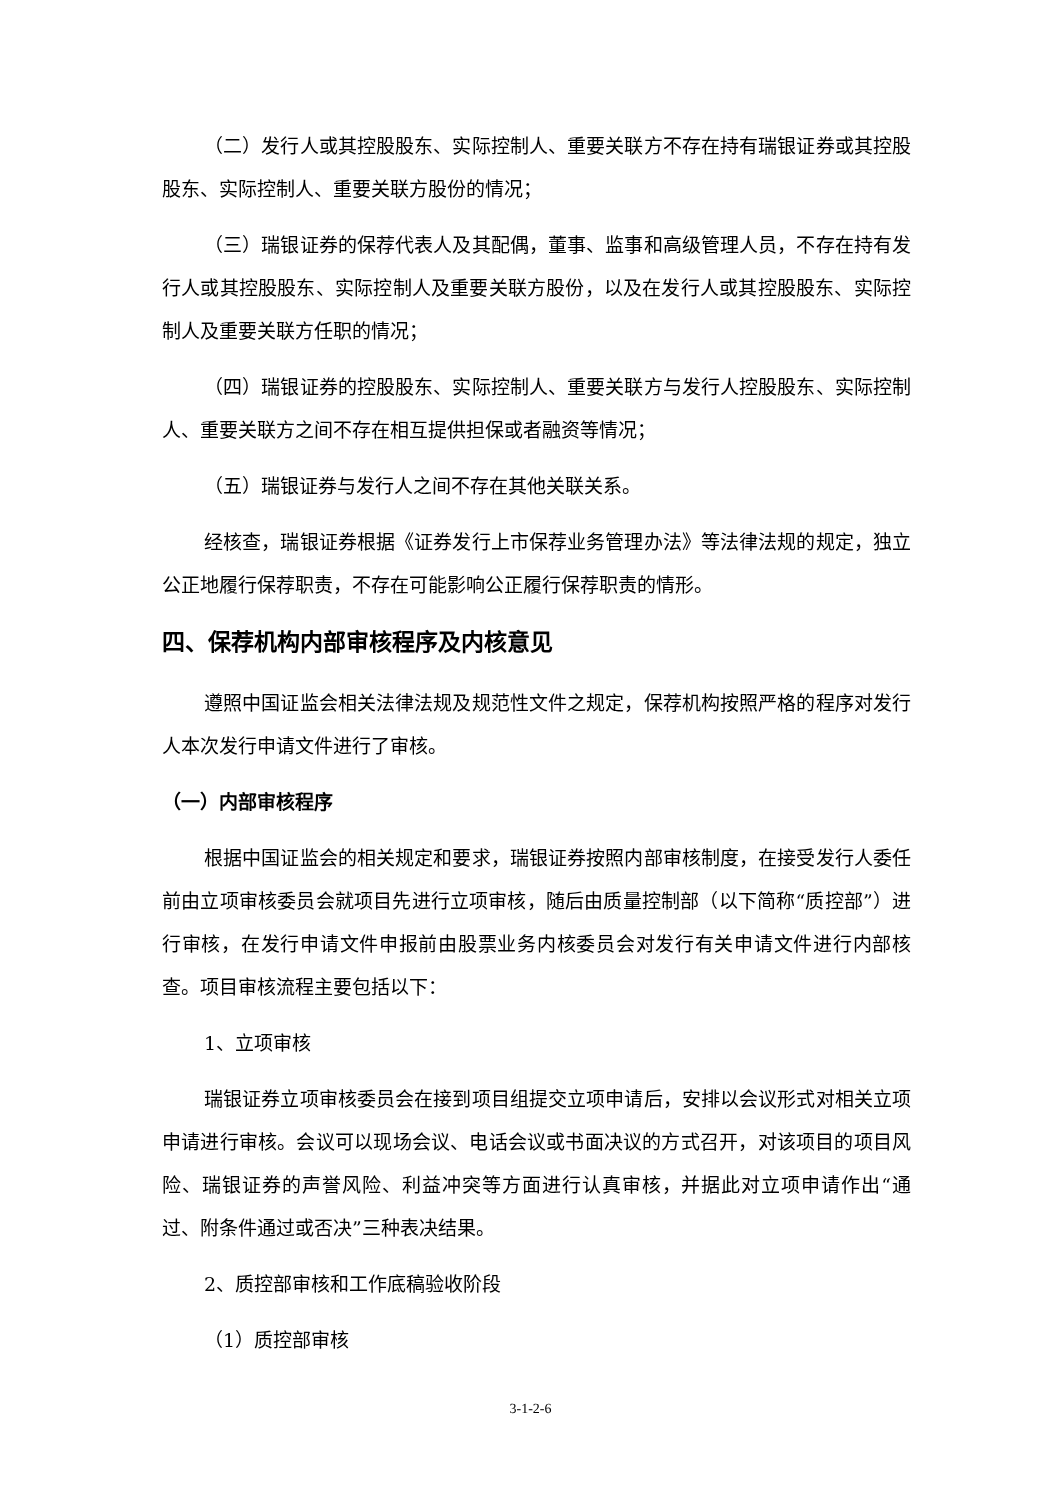（二）发行人或其控股股东、实际控制人、重要关联方不存在持有瑞银证券或其控股股东、实际控制人、重要关联方股份的情况；
（三）瑞银证券的保荐代表人及其配偶，董事、监事和高级管理人员，不存在持有发行人或其控股股东、实际控制人及重要关联方股份，以及在发行人或其控股股东、实际控制人及重要关联方任职的情况；
（四）瑞银证券的控股股东、实际控制人、重要关联方与发行人控股股东、实际控制人、重要关联方之间不存在相互提供担保或者融资等情况；
（五）瑞银证券与发行人之间不存在其他关联关系。
经核查，瑞银证券根据《证券发行上市保荐业务管理办法》等法律法规的规定，独立公正地履行保荐职责，不存在可能影响公正履行保荐职责的情形。
四、保荐机构内部审核程序及内核意见
遵照中国证监会相关法律法规及规范性文件之规定，保荐机构按照严格的程序对发行人本次发行申请文件进行了审核。
（一）内部审核程序
根据中国证监会的相关规定和要求，瑞银证券按照内部审核制度，在接受发行人委任前由立项审核委员会就项目先进行立项审核，随后由质量控制部（以下简称“质控部”）进行审核，在发行申请文件申报前由股票业务内核委员会对发行有关申请文件进行内部核查。项目审核流程主要包括以下：
1、立项审核
瑞银证券立项审核委员会在接到项目组提交立项申请后，安排以会议形式对相关立项申请进行审核。会议可以现场会议、电话会议或书面决议的方式召开，对该项目的项目风险、瑞银证券的声誉风险、利益冲突等方面进行认真审核，并据此对立项申请作出“通过、附条件通过或否决”三种表决结果。
2、质控部审核和工作底稿验收阶段
（1）质控部审核
3-1-2-6